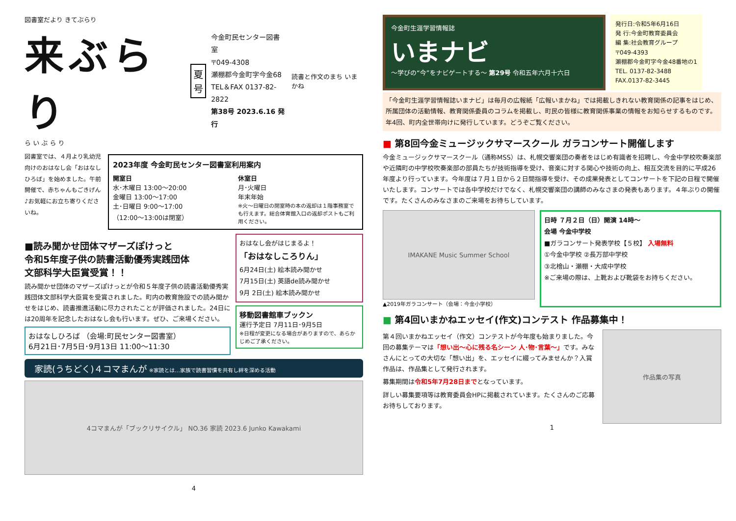図書室だより きてぶらり
来ぶらり
ら い ぶ ら り
夏
号
今金町民センター図書室
〒049-4308
瀬棚郡今金町字今金68
TEL＆FAX 0137-82-2822
第38号 2023.6.16 発行
読書と作文のまち いまかね
図書室では、４月より乳幼児向けのおはなし会「おはなしひろば」を始めました。午前開催で、赤ちゃんもごきげん♪お気軽にお立ち寄りくださいね。
2023年度 今金町民センター図書室利用案内
開室日
水･木曜日 13:00～20:00
金曜日 13:00～17:00
土･日曜日 9:00～17:00
（12:00～13:00は閉室）
休室日
月･火曜日
年末年始
※火～日曜日の閉室時の本の返却は１階事務室でも行えます。総合体育館入口の返却ポストもご利用ください。
■読み聞かせ団体マザーズぽけっと
令和5年度子供の読書活動優秀実践団体
文部科学大臣賞受賞！！
読み聞かせ団体のマザーズぽけっとが令和５年度子供の読書活動優秀実践団体文部科学大臣賞を受賞されました。町内の教育施設での読み聞かせをはじめ、読書推進活動に尽力されたことが評価されました。24日には20周年を記念したおはなし会も行います。ぜひ、ご来場ください。
おはなしひろば （会場:町民センター図書室）
6月21日･7月5日･9月13日 11:00～11:30
おはなし会がはじまるよ！
「おはなしころりん」
6月24日(土) 絵本読み聞かせ
7月15日(土) 英語de読み聞かせ
9月 2日(土) 絵本読み聞かせ
移動図書館車ブックン
運行予定日 7月11日･9月5日
※日程が変更になる場合がありますので、あらかじめご了承ください。
家読(うちどく)４コマまんが ※家読とは…家族で読書習慣を共有し絆を深める活動
4コマまんが「ブックリサイクル」 NO.36 家読 2023.6 Junko Kawakami
4
今金町生涯学習情報誌
いまナビ
～学びの“今”をナビゲートする～ 第29号 令和五年六月十六日
発行日:令和5年6月16日
発 行:今金町教育委員会
編 集:社会教育グループ
〒049-4393
瀬棚郡今金町字今金48番地の1
TEL. 0137-82-3488
FAX.0137-82-3445
「今金町生涯学習情報誌いまナビ」は毎月の広報紙「広報いまかね」では掲載しきれない教育関係の記事をはじめ、所属団体の活動情報、教育関係委員のコラムを掲載し、町民の皆様に教育関係事業の情報をお知らせするものです。年4回、町内全世帯向けに発行しています。どうぞご覧ください。
■ 第8回今金ミュージックサマースクール ガラコンサート開催します
今金ミュージックサマースクール（通称MSS）は、札幌交響楽団の奏者をはじめ有識者を招聘し、今金中学校吹奏楽部や近隣町の中学校吹奏楽部の部員たちが技術指導を受け、音楽に対する関心や技術の向上、相互交流を目的に平成26年度より行っています。今年度は７月１日から２日間指導を受け、その成果発表としてコンサートを下記の日程で開催いたします。コンサートでは各中学校だけでなく、札幌交響楽団の講師のみなさまの発表もあります。４年ぶりの開催です。たくさんのみなさまのご来場をお待ちしています。
IMAKANE Music Summer School
▲2019年ガラコンサート（会場：今金小学校）
日時 ７月２日（日）開演 14時～
会場 今金中学校
■ガラコンサート発表学校【５校】 入場無料
①今金中学校 ②長万部中学校
③北檜山・瀬棚・大成中学校
※ご来場の際は、上靴および靴袋をお持ちください。
■ 第4回いまかねエッセイ(作文)コンテスト 作品募集中！
第４回いまかねエッセイ（作文）コンテストが今年度も始まりました。今回の募集テーマは「想い出～心に残る名シーン 人･物･言葉～」です。みなさんにとっての大切な「想い出」を、エッセイに綴ってみませんか？入賞作品は、作品集として発行されます。
募集期間は令和5年7月28日までとなっています。
詳しい募集要項等は教育委員会HPに掲載されています。たくさんのご応募お待ちしております。
作品集の写真
1